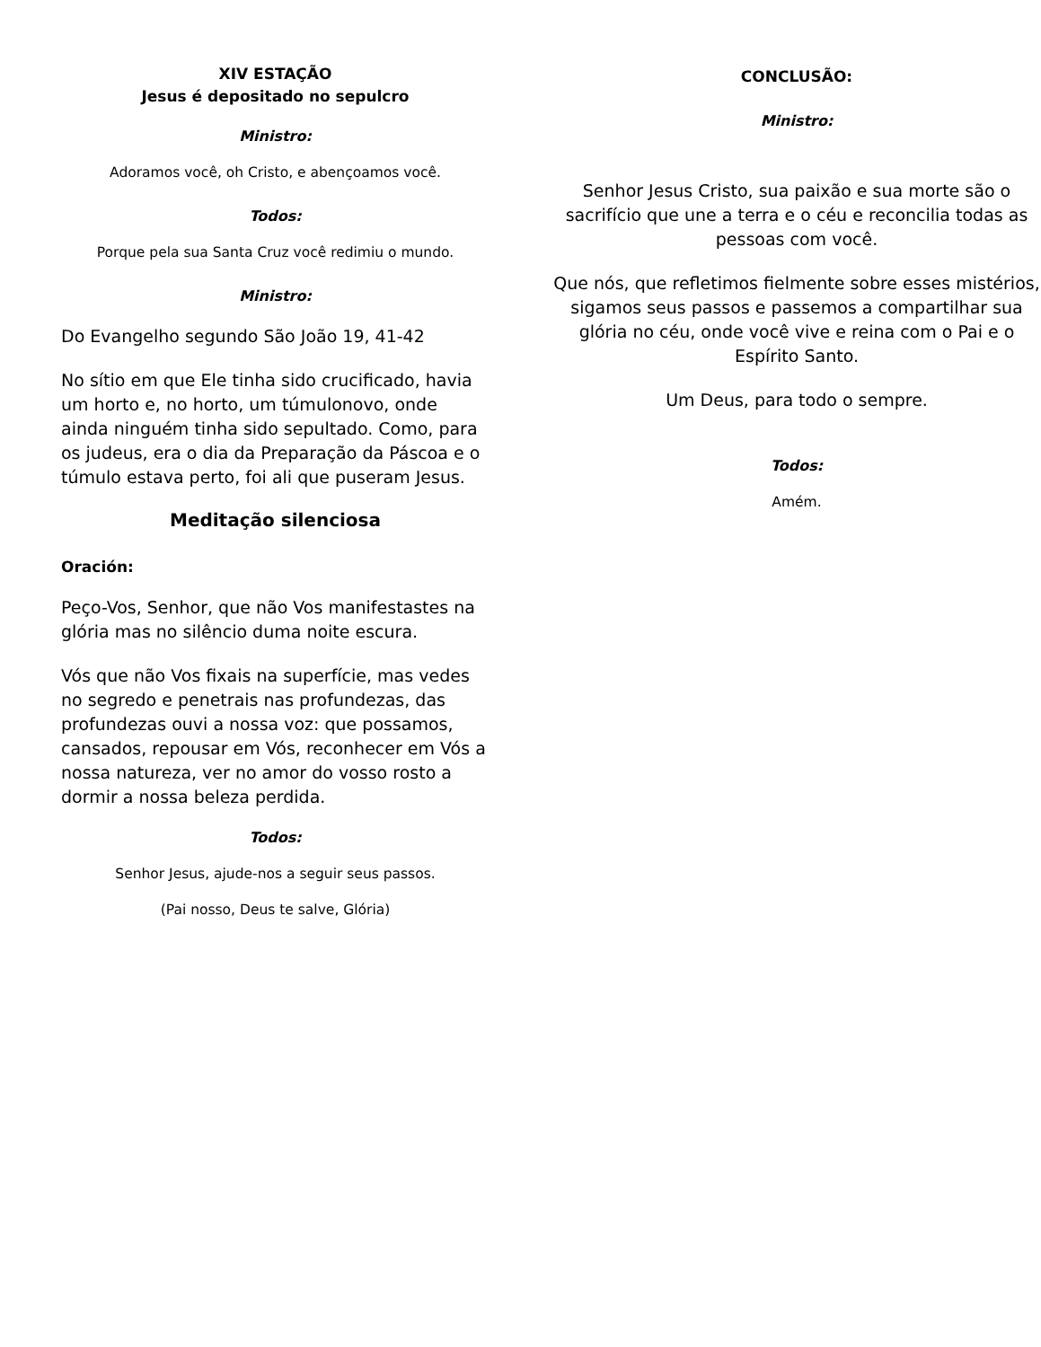XIV ESTAÇÃO
Jesus é depositado no sepulcro
Ministro:
Adoramos você, oh Cristo, e abençoamos você.
Todos:
Porque pela sua Santa Cruz você redimiu o mundo.
Ministro:
Do Evangelho segundo São João 19, 41-42
No sítio em que Ele tinha sido crucificado, havia um horto e, no horto, um túmulonovo, onde ainda ninguém tinha sido sepultado. Como, para os judeus, era o dia da Preparação da Páscoa e o túmulo estava perto, foi ali que puseram Jesus.
Meditação silenciosa
Oración:
Peço-Vos, Senhor, que não Vos manifestastes na glória mas no silêncio duma noite escura.
Vós que não Vos fixais na superfície, mas vedes no segredo e penetrais nas profundezas, das profundezas ouvi a nossa voz: que possamos, cansados, repousar em Vós, reconhecer em Vós a nossa natureza, ver no amor do vosso rosto a dormir a nossa beleza perdida.
Todos:
Senhor Jesus, ajude-nos a seguir seus passos.
(Pai nosso, Deus te salve, Glória)
CONCLUSÃO:
Ministro:
Senhor Jesus Cristo, sua paixão e sua morte são o sacrifício que une a terra e o céu e reconcilia todas as pessoas com você.
Que nós, que refletimos fielmente sobre esses mistérios, sigamos seus passos e passemos a compartilhar sua glória no céu, onde você vive e reina com o Pai e o Espírito Santo.
Um Deus, para todo o sempre.
Todos:
Amém.